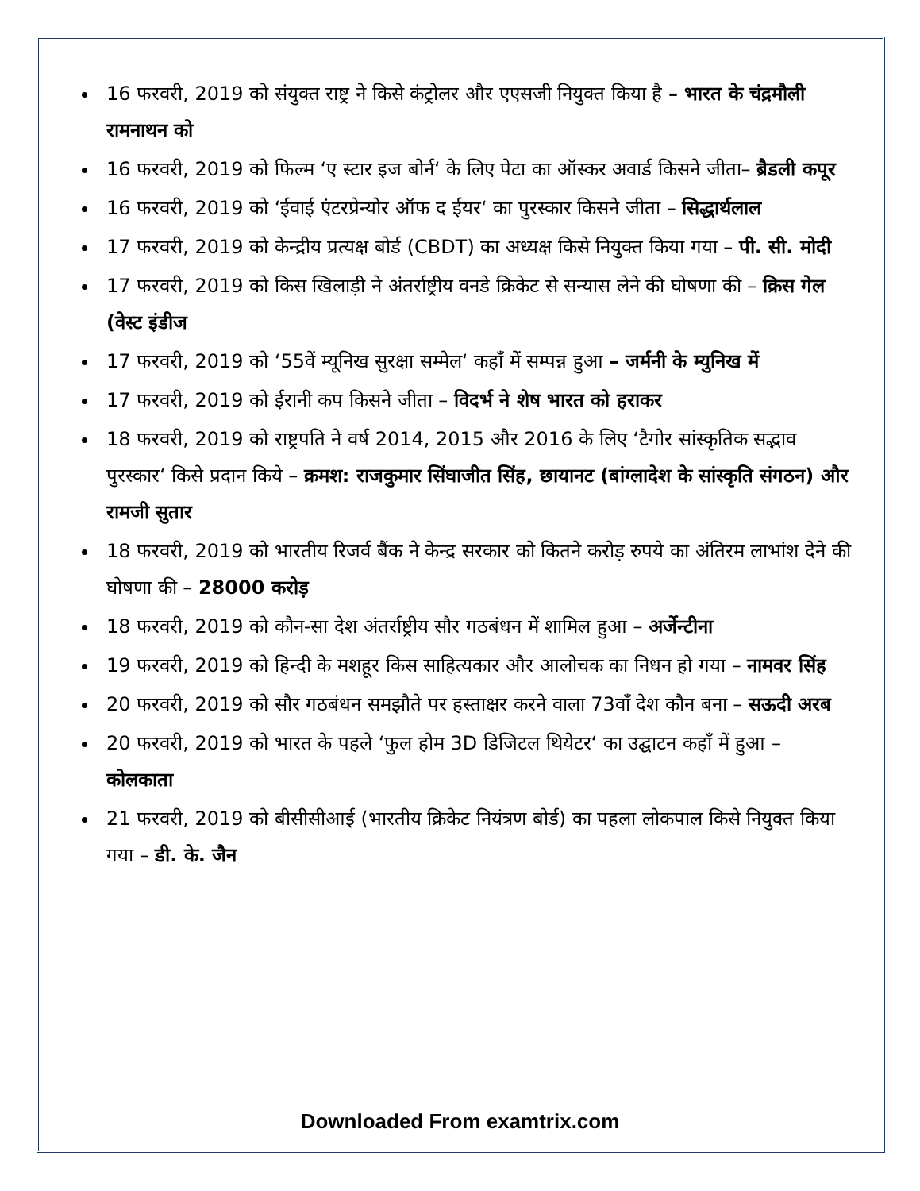16 फरवरी, 2019 को संयुक्त राष्ट्र ने किसे कंट्रोलर और एएसजी नियुक्त किया है – भारत के चंद्रमौली रामनाथन को
16 फरवरी, 2019 को फिल्म ‘ए स्टार इज बोर्न‘ के लिए पेटा का ऑस्कर अवार्ड किसने जीता– ब्रैडली कपूर
16 फरवरी, 2019 को ‘ईवाई एंटरप्रेन्योर ऑफ द ईयर‘ का पुरस्कार किसने जीता – सिद्धार्थलाल
17 फरवरी, 2019 को केन्द्रीय प्रत्यक्ष बोर्ड (CBDT) का अध्यक्ष किसे नियुक्त किया गया – पी. सी. मोदी
17 फरवरी, 2019 को किस खिलाड़ी ने अंतर्राष्ट्रीय वनडे क्रिकेट से सन्यास लेने की घोषणा की – क्रिस गेल (वेस्ट इंडीज
17 फरवरी, 2019 को ‘55वें म्यूनिख सुरक्षा सम्मेल‘ कहाँ में सम्पन्न हुआ – जर्मनी के म्युनिख में
17 फरवरी, 2019 को ईरानी कप किसने जीता – विदर्भ ने शेष भारत को हराकर
18 फरवरी, 2019 को राष्ट्रपति ने वर्ष 2014, 2015 और 2016 के लिए ‘टैगोर सांस्कृतिक सद्भाव पुरस्कार‘ किसे प्रदान किये – क्रमश: राजकुमार सिंघाजीत सिंह, छायानट (बांग्लादेश के सांस्कृति संगठन) और रामजी सुतार
18 फरवरी, 2019 को भारतीय रिजर्व बैंक ने केन्द्र सरकार को कितने करोड़ रुपये का अंतिरम लाभांश देने की घोषणा की – 28000 करोड़
18 फरवरी, 2019 को कौन-सा देश अंतर्राष्ट्रीय सौर गठबंधन में शामिल हुआ – अर्जेन्टीना
19 फरवरी, 2019 को हिन्दी के मशहूर किस साहित्यकार और आलोचक का निधन हो गया – नामवर सिंह
20 फरवरी, 2019 को सौर गठबंधन समझौते पर हस्ताक्षर करने वाला 73वाँ देश कौन बना – सऊदी अरब
20 फरवरी, 2019 को भारत के पहले ‘फुल होम 3D डिजिटल थियेटर‘ का उद्घाटन कहाँ में हुआ – कोलकाता
21 फरवरी, 2019 को बीसीसीआई (भारतीय क्रिकेट नियंत्रण बोर्ड) का पहला लोकपाल किसे नियुक्त किया गया – डी. के. जैन
Downloaded From examtrix.com